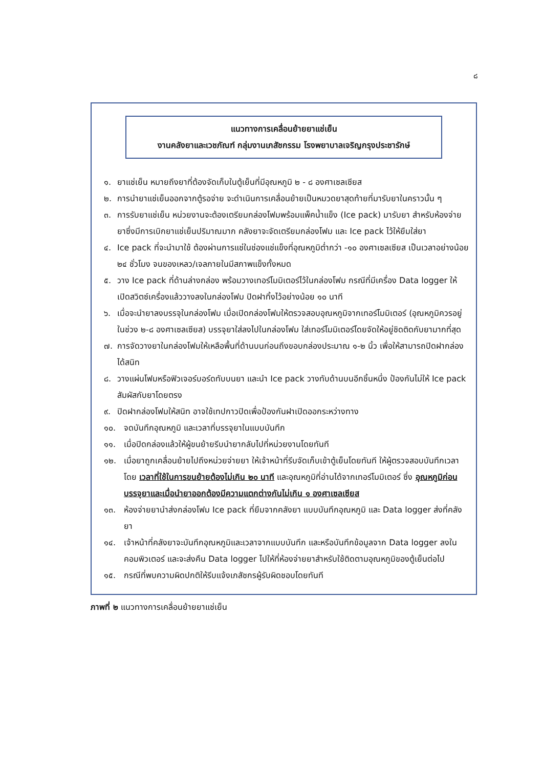๘
แนวทางการเคลื่อนย้ายยาแช่เย็น
งานคลังยาและเวชภัณฑ์ กลุ่มงานเภสัชกรรม โรงพยาบาลเจริญกรุงประชารักษ์
๑. ยาแช่เย็น หมายถึงยาที่ต้องจัดเก็บในตู้เย็นที่มีอุณหภูมิ ๒ - ๘ องศาเซลเซียส
๒. การนำยาแช่เย็นออกจากตู้รอจ่าย จะดำเนินการเคลื่อนย้ายเป็นหมวดยาสุดท้ายที่มารับยาในคราวนั้น ๆ
๓. การรับยาแช่เย็น หน่วยงานจะต้องเตรียมกล่องโฟมพร้อมแพ็คน้ำแข็ง (Ice pack) มารับยา สำหรับห้องจ่ายยาซึ่งมีการเบิกยาแช่เย็นปริมาณมาก คลังยาจะจัดเตรียมกล่องโฟม และ Ice pack ไว้ให้ยืมใส่ยา
๔. Ice pack ที่จะนำมาใช้ ต้องผ่านการแช่ในช่องแช่แข็งที่อุณหภูมิต่ำกว่า -๑๐ องศาเซลเซียส เป็นเวลาอย่างน้อย ๒๔ ชั่วโมง จนของเหลว/เจลภายในมีสภาพแข็งทั้งหมด
๕. วาง Ice pack ที่ด้านล่างกล่อง พร้อมวางเทอร์โมมิเตอร์ไว้ในกล่องโฟม กรณีที่มีเครื่อง Data logger ให้เปิดสวิตซ์เครื่องแล้ววางลงในกล่องโฟม ปิดฝาทิ้งไว้อย่างน้อย ๑๐ นาที
๖. เมื่อจะนำยาลงบรรจุในกล่องโฟม เมื่อเปิดกล่องโฟมให้ตรวจสอบอุณหภูมิจากเทอร์โมมิเตอร์ (อุณหภูมิควรอยู่ในช่วง ๒-๘ องศาเซลเซียส) บรรจุยาใส่ลงไปในกล่องโฟม ใส่เทอร์โมมิเตอร์โดยจัดให้อยู่ชิดติดกับยามากที่สุด
๗. การจัดวางยาในกล่องโฟมให้เหลือพื้นที่ด้านบนก่อนถึงขอบกล่องประมาณ ๑-๒ นิ้ว เพื่อให้สามารถปิดฝากล่องได้สนิท
๘. วางแผ่นโฟมหรือฟิวเจอร์บอร์ดทับบนยา และนำ Ice pack วางทับด้านบนอีกชิ้นหนึ่ง ป้องกันไม่ให้ Ice pack สัมผัสกับยาโดยตรง
๙. ปิดฝากล่องโฟมให้สนิท อาจใช้เทปกาวปิดเพื่อป้องกันฝาเปิดออกระหว่างทาง
๑๐. จดบันทึกอุณหภูมิ และเวลาที่บรรจุยาในแบบบันทึก
๑๑. เมื่อปิดกล่องแล้วให้ผู้ขนย้ายรีบนำยากลับไปที่หน่วยงานโดยทันที
๑๒. เมื่อยาถูกเคลื่อนย้ายไปถึงหน่วยจ่ายยา ให้เจ้าหน้าที่รีบจัดเก็บเข้าตู้เย็นโดยทันที ให้ผู้ตรวจสอบบันทึกเวลาโดย เวลาที่ใช้ในการขนย้ายต้องไม่เกิน ๒๐ นาที และอุณหภูมิที่อ่านได้จากเทอร์โมมิเตอร์ ซึ่ง อุณหภูมิก่อนบรรจุยาและเมื่อนำยาออกต้องมีความแตกต่างกันไม่เกิน ๑ องศาเซลเซียส
๑๓. ห้องจ่ายยานำส่งกล่องโฟม Ice pack ที่ยืมจากคลังยา แบบบันทึกอุณหภูมิ และ Data logger ส่งที่คลังยา
๑๔. เจ้าหน้าที่คลังยาจะบันทึกอุณหภูมิและเวลาจากแบบบันทึก และหรือบันทึกข้อมูลจาก Data logger ลงในคอมพิวเตอร์ และจะส่งคืน Data logger ไปให้ที่ห้องจ่ายยาสำหรับใช้ติดตามอุณหภูมิของตู้เย็นต่อไป
๑๕. กรณีที่พบความผิดปกติให้รีบแจ้งเภสัชกรผู้รับผิดชอบโดยทันที
ภาพที่ ๒ แนวทางการเคลื่อนย้ายยาแช่เย็น